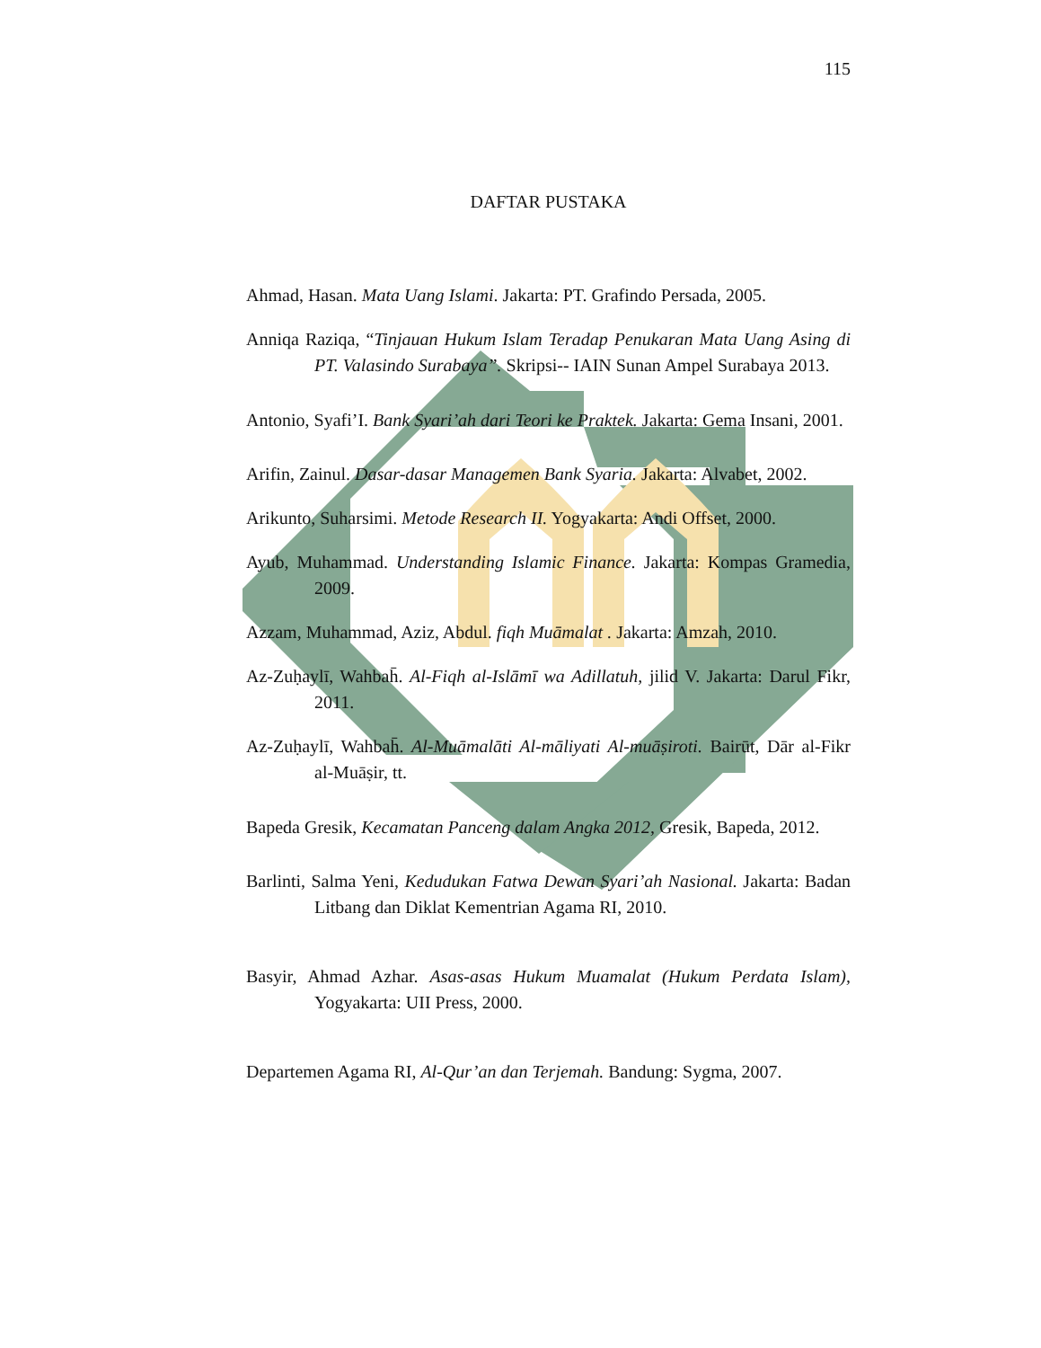115
DAFTAR PUSTAKA
Ahmad, Hasan. Mata Uang Islami. Jakarta: PT. Grafindo Persada, 2005.
Anniqa Raziqa, “Tinjauan Hukum Islam Teradap Penukaran Mata Uang Asing di PT. Valasindo Surabaya”. Skripsi-- IAIN Sunan Ampel Surabaya 2013.
Antonio, Syafi’I. Bank Syari’ah dari Teori ke Praktek. Jakarta: Gema Insani, 2001.
Arifin, Zainul. Dasar-dasar Managemen Bank Syaria. Jakarta: Alvabet, 2002.
Arikunto, Suharsimi. Metode Research II. Yogyakarta: Andi Offset, 2000.
Ayub, Muhammad. Understanding Islamic Finance. Jakarta: Kompas Gramedia, 2009.
Azzam, Muhammad, Aziz, Abdul. fiqh Muāmalat . Jakarta: Amzah, 2010.
Az-Zuḥaylī, Wahbah̄. Al-Fiqh al-Islāmī wa Adillatuh, jilid V. Jakarta: Darul Fikr, 2011.
Az-Zuḥaylī, Wahbah̄. Al-Muāmalāti Al-māliyati Al-muāṣiroti. Bairūt, Dār al-Fikr al-Muāṣir, tt.
Bapeda Gresik, Kecamatan Panceng dalam Angka 2012, Gresik, Bapeda, 2012.
Barlinti, Salma Yeni, Kedudukan Fatwa Dewan Syari’ah Nasional. Jakarta: Badan Litbang dan Diklat Kementrian Agama RI, 2010.
Basyir, Ahmad Azhar. Asas-asas Hukum Muamalat (Hukum Perdata Islam), Yogyakarta: UII Press, 2000.
Departemen Agama RI, Al-Qur’an dan Terjemah. Bandung: Sygma, 2007.